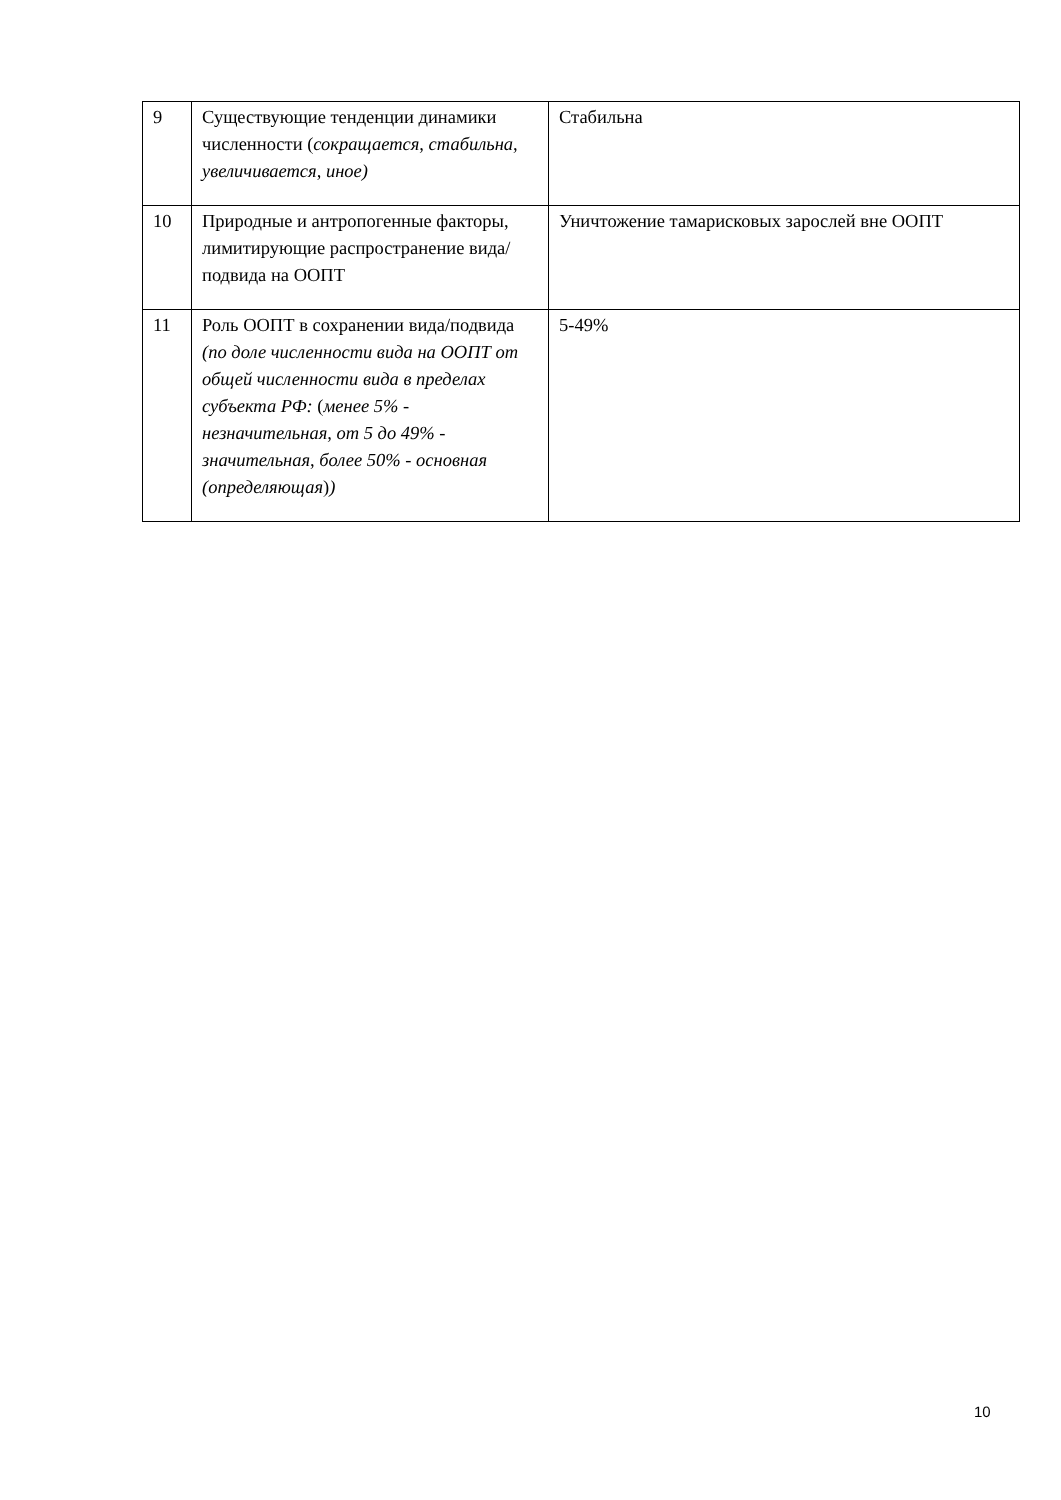| 9 | Существующие тенденции динамики численности ( сокращается, стабильна, увеличивается, иное) | Стабильна |
| 10 | Природные и антропогенные факторы, лимитирующие распространение вида/подвида на ООПТ | Уничтожение тамарисковых зарослей вне ООПТ |
| 11 | Роль ООПТ в сохранении вида/подвида (по доле численности вида на ООПТ от общей численности вида в пределах субъекта РФ: ( менее 5% - незначительная, от 5 до 49% - значительная, более 50% - основная (определяющая ) ) | 5-49% |
10